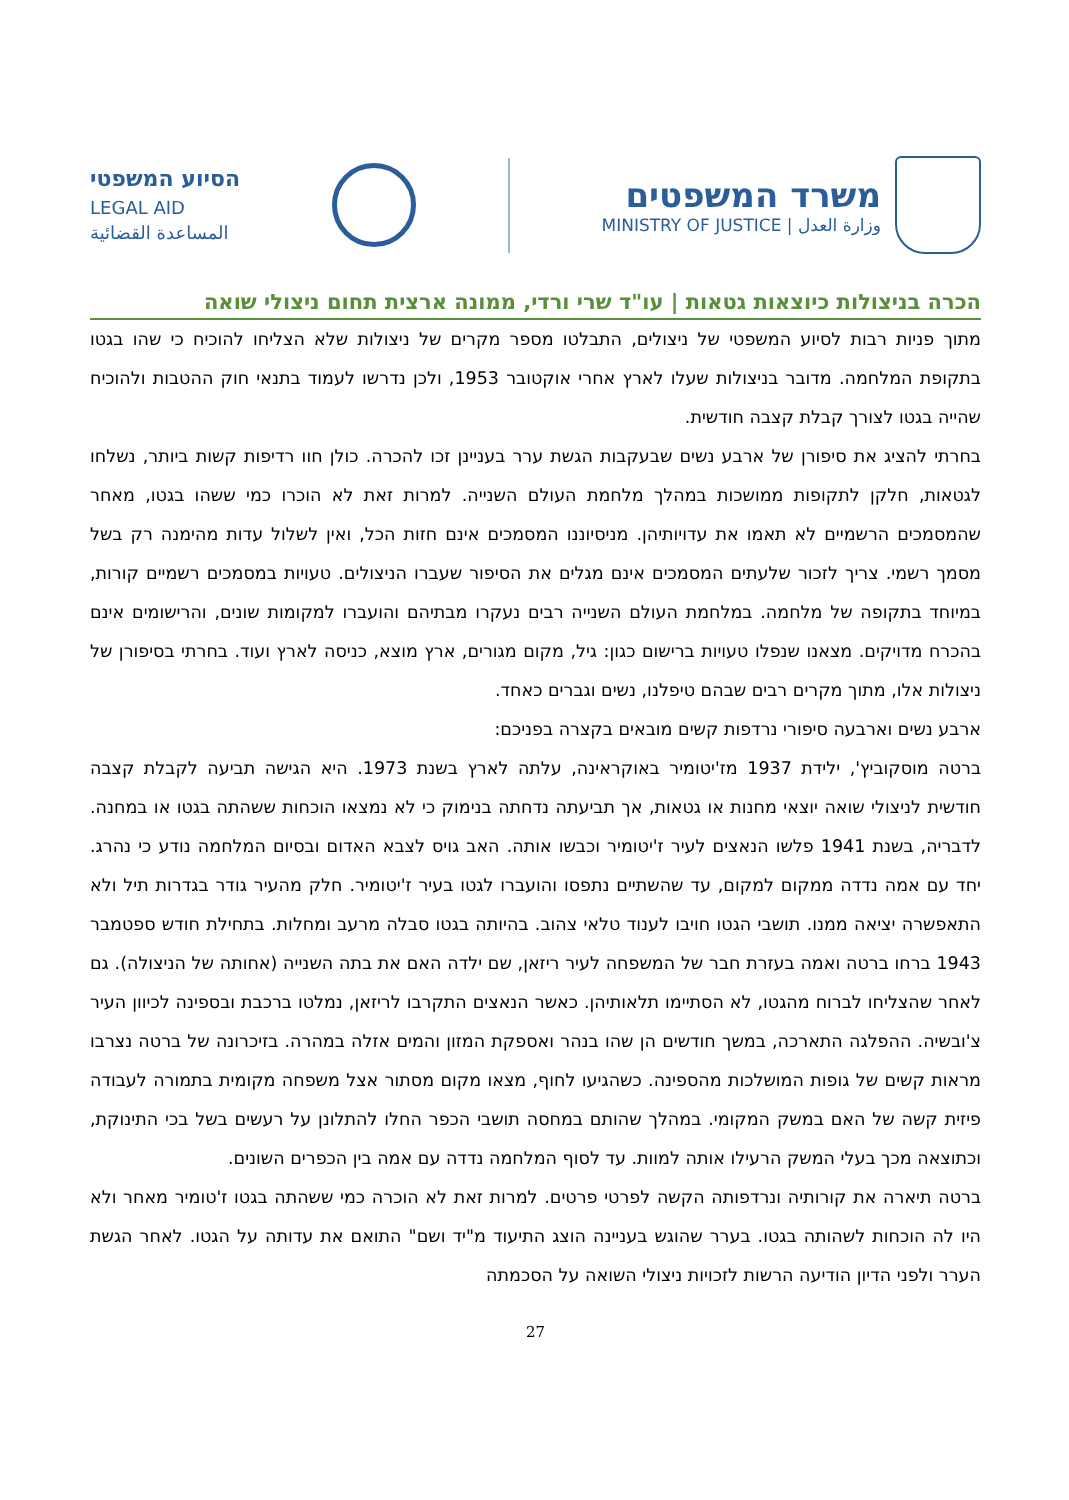משרד המשפטים
MINISTRY OF JUSTICE | وزارة العدل
הסיוע המשפטי
LEGAL AID
المساعدة القضائية
הכרה בניצולות כיוצאות גטאות | עו"ד שרי ורדי, ממונה ארצית תחום ניצולי שואה
מתוך פניות רבות לסיוע המשפטי של ניצולים, התבלטו מספר מקרים של ניצולות שלא הצליחו להוכיח כי שהו בגטו בתקופת המלחמה. מדובר בניצולות שעלו לארץ אחרי אוקטובר 1953, ולכן נדרשו לעמוד בתנאי חוק ההטבות ולהוכיח שהייה בגטו לצורך קבלת קצבה חודשית.
בחרתי להציג את סיפורן של ארבע נשים שבעקבות הגשת ערר בעניינן זכו להכרה. כולן חוו רדיפות קשות ביותר, נשלחו לגטאות, חלקן לתקופות ממושכות במהלך מלחמת העולם השנייה. למרות זאת לא הוכרו כמי ששהו בגטו, מאחר שהמסמכים הרשמיים לא תאמו את עדויותיהן. מניסיוננו המסמכים אינם חזות הכל, ואין לשלול עדות מהימנה רק בשל מסמך רשמי. צריך לזכור שלעתים המסמכים אינם מגלים את הסיפור שעברו הניצולים. טעויות במסמכים רשמיים קורות, במיוחד בתקופה של מלחמה. במלחמת העולם השנייה רבים נעקרו מבתיהם והועברו למקומות שונים, והרישומים אינם בהכרח מדויקים. מצאנו שנפלו טעויות ברישום כגון: גיל, מקום מגורים, ארץ מוצא, כניסה לארץ ועוד. בחרתי בסיפורן של ניצולות אלו, מתוך מקרים רבים שבהם טיפלנו, נשים וגברים כאחד.
ארבע נשים וארבעה סיפורי נרדפות קשים מובאים בקצרה בפניכם:
ברטה מוסקוביץ', ילידת 1937 מז'יטומיר באוקראינה, עלתה לארץ בשנת 1973. היא הגישה תביעה לקבלת קצבה חודשית לניצולי שואה יוצאי מחנות או גטאות, אך תביעתה נדחתה בנימוק כי לא נמצאו הוכחות ששהתה בגטו או במחנה. לדבריה, בשנת 1941 פלשו הנאצים לעיר ז'יטומיר וכבשו אותה. האב גויס לצבא האדום ובסיום המלחמה נודע כי נהרג. יחד עם אמה נדדה ממקום למקום, עד שהשתיים נתפסו והועברו לגטו בעיר ז'יטומיר. חלק מהעיר גודר בגדרות תיל ולא התאפשרה יציאה ממנו. תושבי הגטו חויבו לענוד טלאי צהוב. בהיותה בגטו סבלה מרעב ומחלות. בתחילת חודש ספטמבר 1943 ברחו ברטה ואמה בעזרת חבר של המשפחה לעיר ריזאן, שם ילדה האם את בתה השנייה (אחותה של הניצולה). גם לאחר שהצליחו לברוח מהגטו, לא הסתיימו תלאותיהן. כאשר הנאצים התקרבו לריזאן, נמלטו ברכבת ובספינה לכיוון העיר צ'ובשיה. ההפלגה התארכה, במשך חודשים הן שהו בנהר ואספקת המזון והמים אזלה במהרה. בזיכרונה של ברטה נצרבו מראות קשים של גופות המושלכות מהספינה. כשהגיעו לחוף, מצאו מקום מסתור אצל משפחה מקומית בתמורה לעבודה פיזית קשה של האם במשק המקומי. במהלך שהותם במחסה תושבי הכפר החלו להתלונן על רעשים בשל בכי התינוקת, וכתוצאה מכך בעלי המשק הרעילו אותה למוות. עד לסוף המלחמה נדדה עם אמה בין הכפרים השונים.
ברטה תיארה את קורותיה ונרדפותה הקשה לפרטי פרטים. למרות זאת לא הוכרה כמי ששהתה בגטו ז'טומיר מאחר ולא היו לה הוכחות לשהותה בגטו. בערר שהוגש בעניינה הוצג התיעוד מ"יד ושם" התואם את עדותה על הגטו. לאחר הגשת הערר ולפני הדיון הודיעה הרשות לזכויות ניצולי השואה על הסכמתה
27